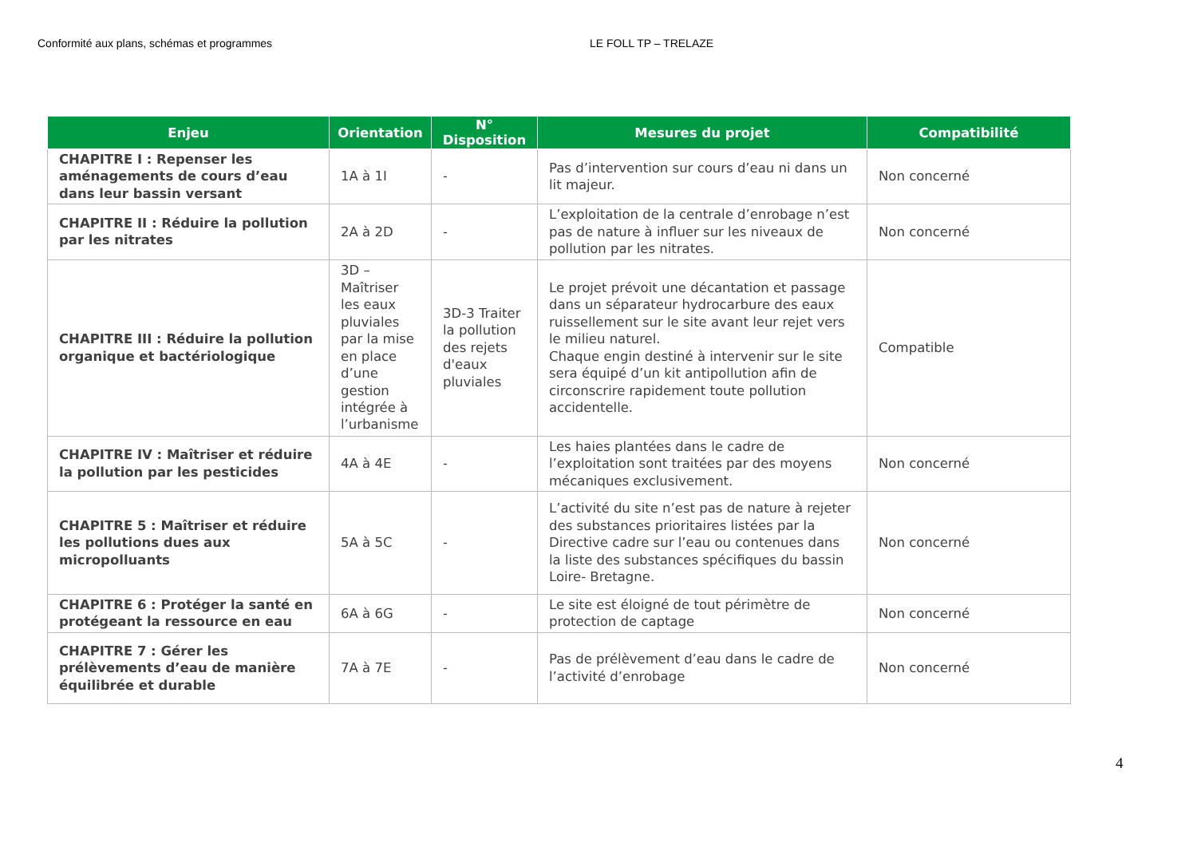Conformité aux plans, schémas et programmes LE FOLL TP – TRELAZE
| Enjeu | Orientation | N° Disposition | Mesures du projet | Compatibilité |
| --- | --- | --- | --- | --- |
| CHAPITRE I : Repenser les aménagements de cours d’eau dans leur bassin versant | 1A à 1I | - | Pas d’intervention sur cours d’eau ni dans un lit majeur. | Non concerné |
| CHAPITRE II : Réduire la pollution par les nitrates | 2A à 2D | - | L’exploitation de la centrale d’enrobage n’est pas de nature à influer sur les niveaux de pollution par les nitrates. | Non concerné |
| CHAPITRE III : Réduire la pollution organique et bactériologique | 3D – Maîtriser les eaux pluviales par la mise en place d’une gestion intégrée à l’urbanisme | 3D-3 Traiter la pollution des rejets d'eaux pluviales | Le projet prévoit une décantation et passage dans un séparateur hydrocarbure des eaux ruissellement sur le site avant leur rejet vers le milieu naturel. Chaque engin destiné à intervenir sur le site sera équipé d’un kit antipollution afin de circonscrire rapidement toute pollution accidentelle. | Compatible |
| CHAPITRE IV : Maîtriser et réduire la pollution par les pesticides | 4A à 4E | - | Les haies plantées dans le cadre de l’exploitation sont traitées par des moyens mécaniques exclusivement. | Non concerné |
| CHAPITRE 5 : Maîtriser et réduire les pollutions dues aux micropolluants | 5A à 5C | - | L’activité du site n’est pas de nature à rejeter des substances prioritaires listées par la Directive cadre sur l’eau ou contenues dans la liste des substances spécifiques du bassin Loire- Bretagne. | Non concerné |
| CHAPITRE 6 : Protéger la santé en protégeant la ressource en eau | 6A à 6G | - | Le site est éloigné de tout périmètre de protection de captage | Non concerné |
| CHAPITRE 7 : Gérer les prélèvements d’eau de manière équilibrée et durable | 7A à 7E | - | Pas de prélèvement d’eau dans le cadre de l’activité d’enrobage | Non concerné |
4